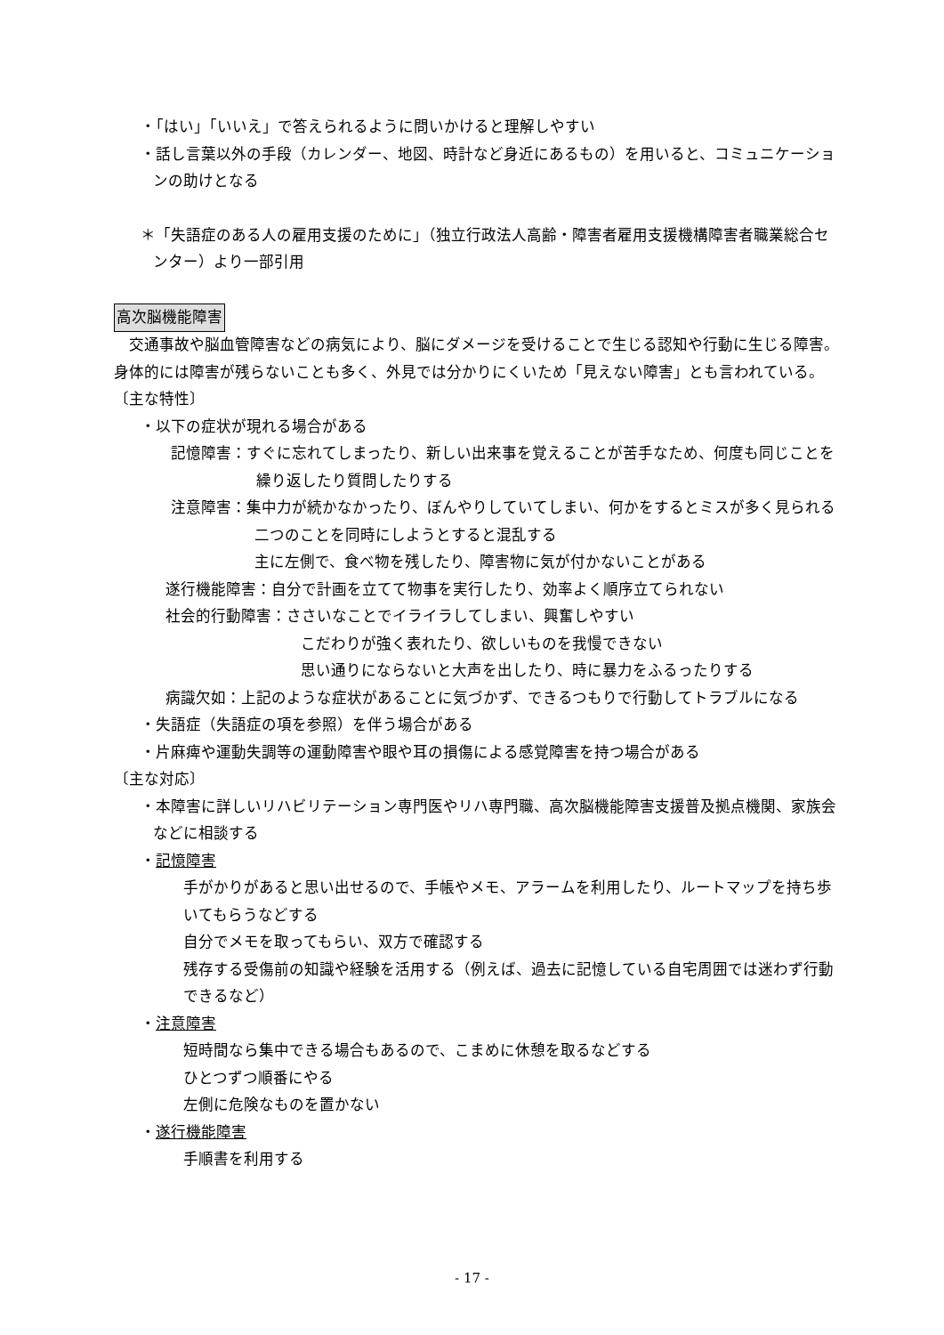・「はい」「いいえ」で答えられるように問いかけると理解しやすい
・話し言葉以外の手段（カレンダー、地図、時計など身近にあるもの）を用いると、コミュニケーションの助けとなる
＊「失語症のある人の雇用支援のために」（独立行政法人高齢・障害者雇用支援機構障害者職業総合センター）より一部引用
高次脳機能障害
　交通事故や脳血管障害などの病気により、脳にダメージを受けることで生じる認知や行動に生じる障害。身体的には障害が残らないことも多く、外見では分かりにくいため「見えない障害」とも言われている。
〔主な特性〕
・以下の症状が現れる場合がある
記憶障害：すぐに忘れてしまったり、新しい出来事を覚えることが苦手なため、何度も同じことを繰り返したり質問したりする
注意障害：集中力が続かなかったり、ぼんやりしていてしまい、何かをするとミスが多く見られる
二つのことを同時にしようとすると混乱する
主に左側で、食べ物を残したり、障害物に気が付かないことがある
遂行機能障害：自分で計画を立てて物事を実行したり、効率よく順序立てられない
社会的行動障害：ささいなことでイライラしてしまい、興奮しやすい
こだわりが強く表れたり、欲しいものを我慢できない
思い通りにならないと大声を出したり、時に暴力をふるったりする
病識欠如：上記のような症状があることに気づかず、できるつもりで行動してトラブルになる
・失語症（失語症の項を参照）を伴う場合がある
・片麻痺や運動失調等の運動障害や眼や耳の損傷による感覚障害を持つ場合がある
〔主な対応〕
・本障害に詳しいリハビリテーション専門医やリハ専門職、高次脳機能障害支援普及拠点機関、家族会などに相談する
・記憶障害
手がかりがあると思い出せるので、手帳やメモ、アラームを利用したり、ルートマップを持ち歩いてもらうなどする
自分でメモを取ってもらい、双方で確認する
残存する受傷前の知識や経験を活用する（例えば、過去に記憶している自宅周囲では迷わず行動できるなど）
・注意障害
短時間なら集中できる場合もあるので、こまめに休憩を取るなどする
ひとつずつ順番にやる
左側に危険なものを置かない
・遂行機能障害
手順書を利用する
- 17 -